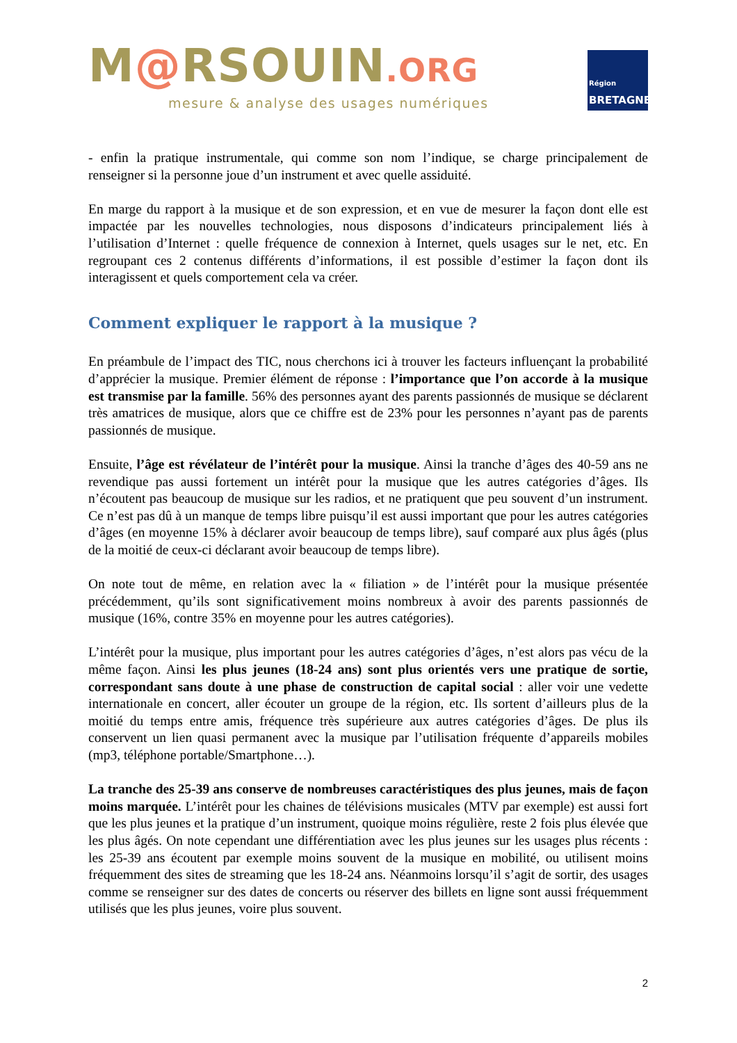M@RSOUIN.ORG
mesure & analyse des usages numériques
Région
BRETAGNE
- enfin la pratique instrumentale, qui comme son nom l’indique, se charge principalement de renseigner si la personne joue d’un instrument et avec quelle assiduité.
En marge du rapport à la musique et de son expression, et en vue de mesurer la façon dont elle est impactée par les nouvelles technologies, nous disposons d’indicateurs principalement liés à l’utilisation d’Internet : quelle fréquence de connexion à Internet, quels usages sur le net, etc. En regroupant ces 2 contenus différents d’informations, il est possible d’estimer la façon dont ils interagissent et quels comportement cela va créer.
Comment expliquer le rapport à la musique ?
En préambule de l’impact des TIC, nous cherchons ici à trouver les facteurs influençant la probabilité d’apprécier la musique. Premier élément de réponse : l’importance que l’on accorde à la musique est transmise par la famille. 56% des personnes ayant des parents passionnés de musique se déclarent très amatrices de musique, alors que ce chiffre est de 23% pour les personnes n’ayant pas de parents passionnés de musique.
Ensuite, l’âge est révélateur de l’intérêt pour la musique. Ainsi la tranche d’âges des 40-59 ans ne revendique pas aussi fortement un intérêt pour la musique que les autres catégories d’âges. Ils n’écoutent pas beaucoup de musique sur les radios, et ne pratiquent que peu souvent d’un instrument. Ce n’est pas dû à un manque de temps libre puisqu’il est aussi important que pour les autres catégories d’âges (en moyenne 15% à déclarer avoir beaucoup de temps libre), sauf comparé aux plus âgés (plus de la moitié de ceux-ci déclarant avoir beaucoup de temps libre).
On note tout de même, en relation avec la « filiation » de l’intérêt pour la musique présentée précédemment, qu’ils sont significativement moins nombreux à avoir des parents passionnés de musique (16%, contre 35% en moyenne pour les autres catégories).
L’intérêt pour la musique, plus important pour les autres catégories d’âges, n’est alors pas vécu de la même façon. Ainsi les plus jeunes (18-24 ans) sont plus orientés vers une pratique de sortie, correspondant sans doute à une phase de construction de capital social : aller voir une vedette internationale en concert, aller écouter un groupe de la région, etc. Ils sortent d’ailleurs plus de la moitié du temps entre amis, fréquence très supérieure aux autres catégories d’âges. De plus ils conservent un lien quasi permanent avec la musique par l’utilisation fréquente d’appareils mobiles (mp3, téléphone portable/Smartphone…).
La tranche des 25-39 ans conserve de nombreuses caractéristiques des plus jeunes, mais de façon moins marquée. L’intérêt pour les chaines de télévisions musicales (MTV par exemple) est aussi fort que les plus jeunes et la pratique d’un instrument, quoique moins régulière, reste 2 fois plus élevée que les plus âgés. On note cependant une différentiation avec les plus jeunes sur les usages plus récents : les 25-39 ans écoutent par exemple moins souvent de la musique en mobilité, ou utilisent moins fréquemment des sites de streaming que les 18-24 ans. Néanmoins lorsqu’il s’agit de sortir, des usages comme se renseigner sur des dates de concerts ou réserver des billets en ligne sont aussi fréquemment utilisés que les plus jeunes, voire plus souvent.
2